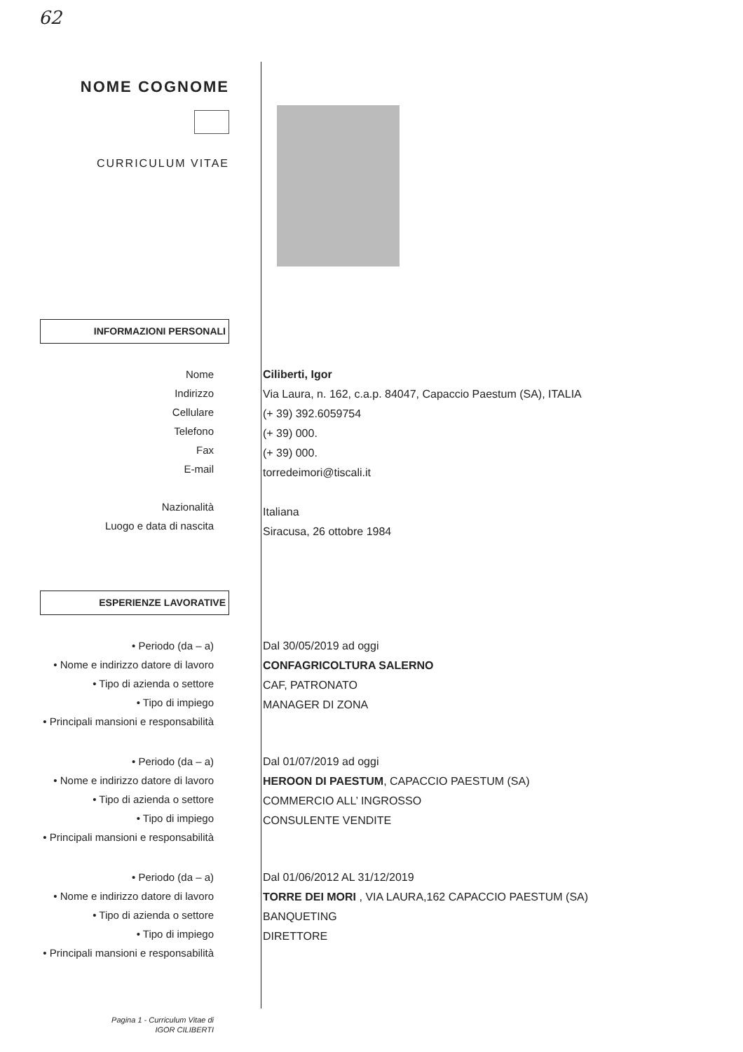62
NOME COGNOME
CURRICULUM VITAE
INFORMAZIONI PERSONALI
Nome
Indirizzo
Cellulare
Telefono
Fax
E-mail
Nazionalità
Luogo e data di nascita
Ciliberti, Igor
Via Laura, n. 162, c.a.p. 84047, Capaccio Paestum (SA), ITALIA
(+ 39) 392.6059754
(+ 39) 000.
(+ 39) 000.
torredeimori@tiscali.it
Italiana
Siracusa, 26 ottobre 1984
ESPERIENZE LAVORATIVE
• Periodo (da – a)
• Nome e indirizzo datore di lavoro
• Tipo di azienda o settore
• Tipo di impiego
• Principali mansioni e responsabilità
Dal 30/05/2019 ad oggi
CONFAGRICOLTURA SALERNO
CAF, PATRONATO
MANAGER DI ZONA
• Periodo (da – a)
• Nome e indirizzo datore di lavoro
• Tipo di azienda o settore
• Tipo di impiego
• Principali mansioni e responsabilità
Dal 01/07/2019 ad oggi
HEROON DI PAESTUM, CAPACCIO PAESTUM (SA)
COMMERCIO ALL’ INGROSSO
CONSULENTE VENDITE
• Periodo (da – a)
• Nome e indirizzo datore di lavoro
• Tipo di azienda o settore
• Tipo di impiego
• Principali mansioni e responsabilità
Dal 01/06/2012 AL 31/12/2019
TORRE DEI MORI , VIA LAURA,162 CAPACCIO PAESTUM (SA)
BANQUETING
DIRETTORE
Pagina 1 - Curriculum Vitae di
IGOR CILIBERTI